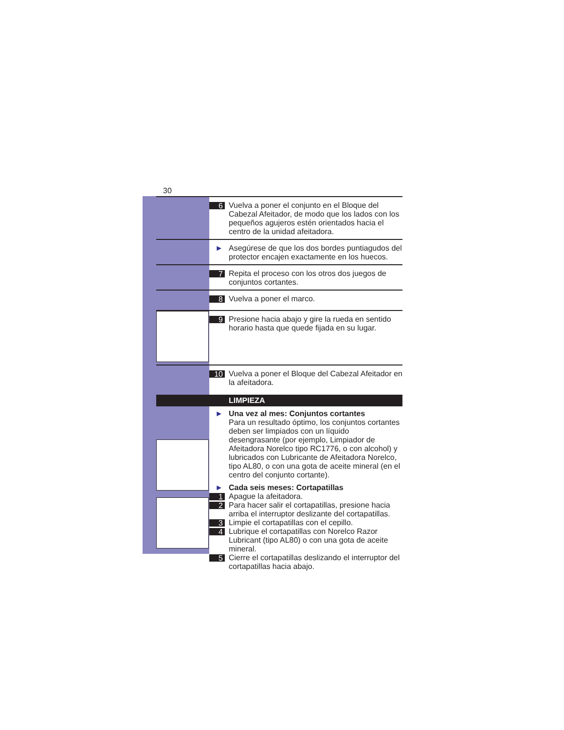30
6 Vuelva a poner el conjunto en el Bloque del Cabezal Afeitador, de modo que los lados con los pequeños agujeros estén orientados hacia el centro de la unidad afeitadora.
► Asegúrese de que los dos bordes puntiagudos del protector encajen exactamente en los huecos.
7 Repita el proceso con los otros dos juegos de conjuntos cortantes.
8 Vuelva a poner el marco.
9 Presione hacia abajo y gire la rueda en sentido horario hasta que quede fijada en su lugar.
10 Vuelva a poner el Bloque del Cabezal Afeitador en la afeitadora.
LIMPIEZA
► Una vez al mes: Conjuntos cortantes
Para un resultado óptimo, los conjuntos cortantes deben ser limpiados con un líquido desengrasante (por ejemplo, Limpiador de Afeitadora Norelco tipo RC1776, o con alcohol) y lubricados con Lubricante de Afeitadora Norelco, tipo AL80, o con una gota de aceite mineral (en el centro del conjunto cortante).
► Cada seis meses: Cortapatillas
1 Apague la afeitadora.
2 Para hacer salir el cortapatillas, presione hacia arriba el interruptor deslizante del cortapatillas.
3 Limpie el cortapatillas con el cepillo.
4 Lubrique el cortapatillas con Norelco Razor Lubricant (tipo AL80) o con una gota de aceite mineral.
5 Cierre el cortapatillas deslizando el interruptor del cortapatillas hacia abajo.